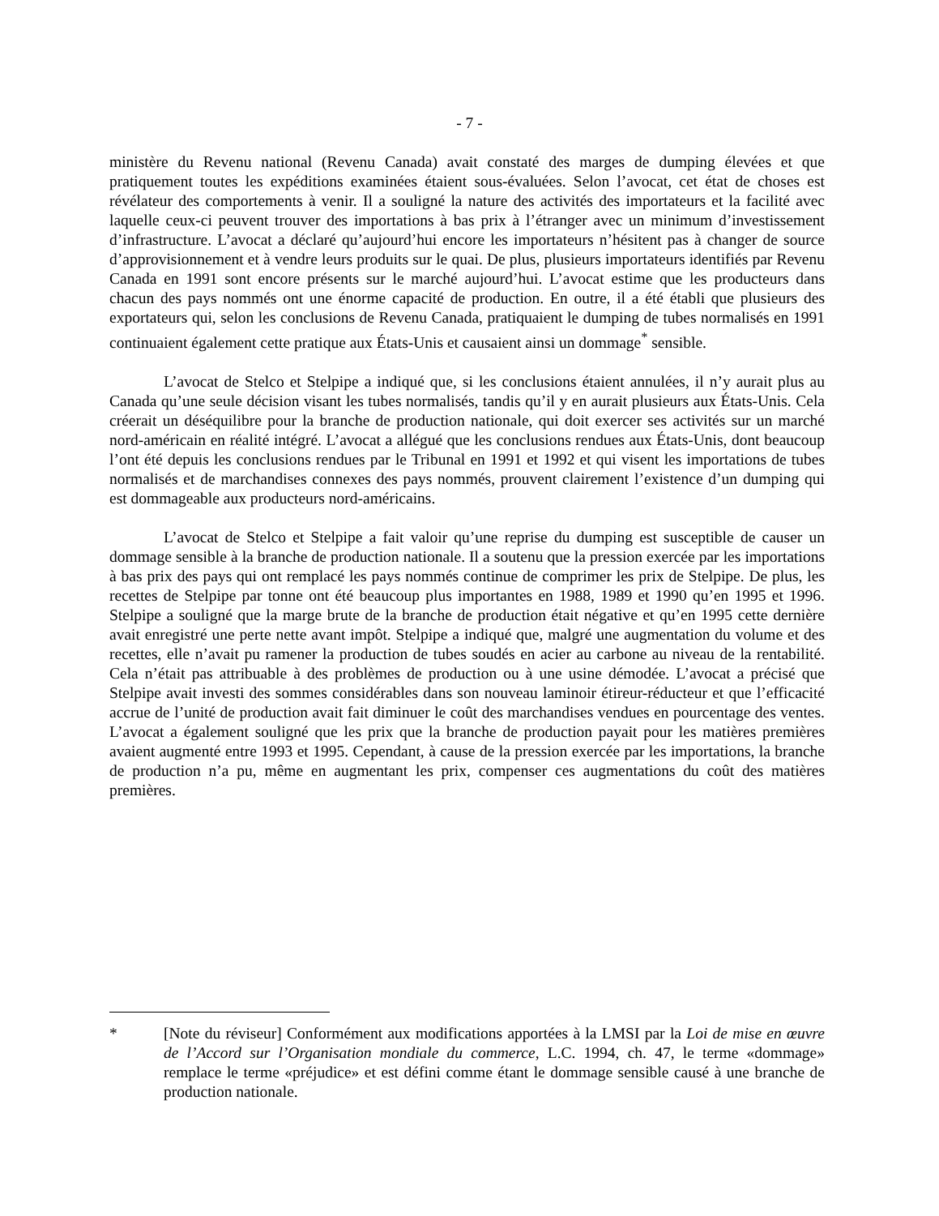- 7 -
ministère du Revenu national (Revenu Canada) avait constaté des marges de dumping élevées et que pratiquement toutes les expéditions examinées étaient sous-évaluées. Selon l’avocat, cet état de choses est révélateur des comportements à venir. Il a souligné la nature des activités des importateurs et la facilité avec laquelle ceux-ci peuvent trouver des importations à bas prix à l’étranger avec un minimum d’investissement d’infrastructure. L’avocat a déclaré qu’aujourd’hui encore les importateurs n’hésitent pas à changer de source d’approvisionnement et à vendre leurs produits sur le quai. De plus, plusieurs importateurs identifiés par Revenu Canada en 1991 sont encore présents sur le marché aujourd’hui. L’avocat estime que les producteurs dans chacun des pays nommés ont une énorme capacité de production. En outre, il a été établi que plusieurs des exportateurs qui, selon les conclusions de Revenu Canada, pratiquaient le dumping de tubes normalisés en 1991 continuaient également cette pratique aux États-Unis et causaient ainsi un dommage<sup>*</sup> sensible.
L’avocat de Stelco et Stelpipe a indiqué que, si les conclusions étaient annulées, il n’y aurait plus au Canada qu’une seule décision visant les tubes normalisés, tandis qu’il y en aurait plusieurs aux États-Unis. Cela créerait un déséquilibre pour la branche de production nationale, qui doit exercer ses activités sur un marché nord-américain en réalité intégré. L’avocat a allégué que les conclusions rendues aux États-Unis, dont beaucoup l’ont été depuis les conclusions rendues par le Tribunal en 1991 et 1992 et qui visent les importations de tubes normalisés et de marchandises connexes des pays nommés, prouvent clairement l’existence d’un dumping qui est dommageable aux producteurs nord-américains.
L’avocat de Stelco et Stelpipe a fait valoir qu’une reprise du dumping est susceptible de causer un dommage sensible à la branche de production nationale. Il a soutenu que la pression exercée par les importations à bas prix des pays qui ont remplacé les pays nommés continue de comprimer les prix de Stelpipe. De plus, les recettes de Stelpipe par tonne ont été beaucoup plus importantes en 1988, 1989 et 1990 qu’en 1995 et 1996. Stelpipe a souligné que la marge brute de la branche de production était négative et qu’en 1995 cette dernière avait enregistré une perte nette avant impôt. Stelpipe a indiqué que, malgré une augmentation du volume et des recettes, elle n’avait pu ramener la production de tubes soudés en acier au carbone au niveau de la rentabilité. Cela n’était pas attribuable à des problèmes de production ou à une usine démodée. L’avocat a précisé que Stelpipe avait investi des sommes considérables dans son nouveau laminoir étireur-réducteur et que l’efficacité accrue de l’unité de production avait fait diminuer le coût des marchandises vendues en pourcentage des ventes. L’avocat a également souligné que les prix que la branche de production payait pour les matières premières avaient augmenté entre 1993 et 1995. Cependant, à cause de la pression exercée par les importations, la branche de production n’a pu, même en augmentant les prix, compenser ces augmentations du coût des matières premières.
* [Note du réviseur] Conformément aux modifications apportées à la LMSI par la Loi de mise en œuvre de l’Accord sur l’Organisation mondiale du commerce, L.C. 1994, ch. 47, le terme «dommage» remplace le terme «préjudice» et est défini comme étant le dommage sensible causé à une branche de production nationale.